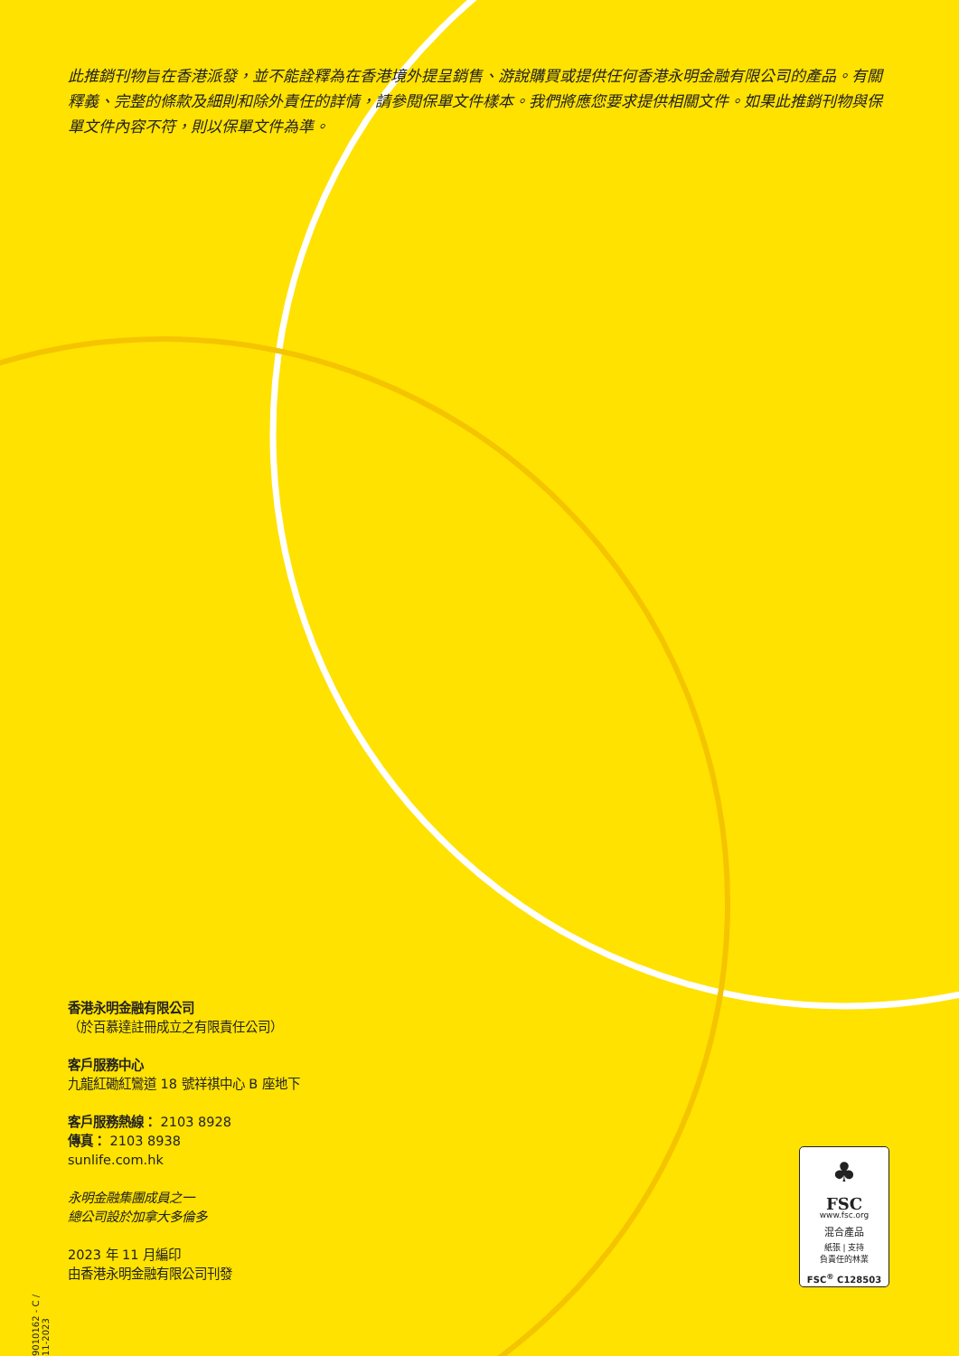此推銷刊物旨在香港派發，並不能詮釋為在香港境外提呈銷售、游說購買或提供任何香港永明金融有限公司的產品。有關釋義、完整的條款及細則和除外責任的詳情，請參閱保單文件樣本。我們將應您要求提供相關文件。如果此推銷刊物與保單文件內容不符，則以保單文件為準。
香港永明金融有限公司
（於百慕達註冊成立之有限責任公司）
客戶服務中心
九龍紅磡紅鸞道 18 號祥祺中心 B 座地下
客戶服務熱線： 2103 8928
傳真： 2103 8938
sunlife.com.hk
永明金融集團成員之一
總公司設於加拿大多倫多
2023 年 11 月編印
由香港永明金融有限公司刊發
9010162 - C / 11-2023
♣
FSC
www.fsc.org
混合產品
紙張 | 支持
負責任的林業
FSC<sup>®</sup> C128503